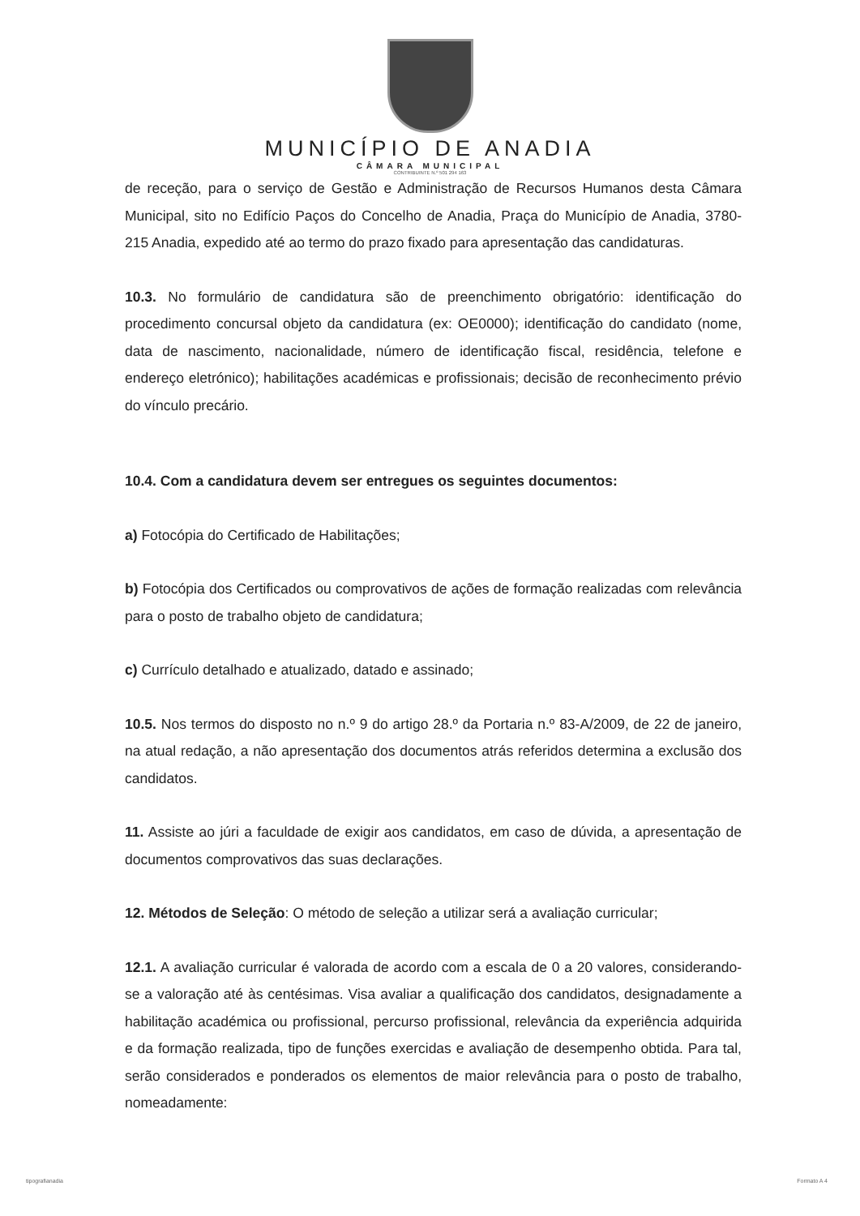MUNICÍPIO DE ANADIA
CÂMARA MUNICIPAL
CONTRIBUINTE N.º 501 294 163
de receção, para o serviço de Gestão e Administração de Recursos Humanos desta Câmara Municipal, sito no Edifício Paços do Concelho de Anadia, Praça do Município de Anadia, 3780-215 Anadia, expedido até ao termo do prazo fixado para apresentação das candidaturas.
10.3. No formulário de candidatura são de preenchimento obrigatório: identificação do procedimento concursal objeto da candidatura (ex: OE0000); identificação do candidato (nome, data de nascimento, nacionalidade, número de identificação fiscal, residência, telefone e endereço eletrónico); habilitações académicas e profissionais; decisão de reconhecimento prévio do vínculo precário.
10.4. Com a candidatura devem ser entregues os seguintes documentos:
a) Fotocópia do Certificado de Habilitações;
b) Fotocópia dos Certificados ou comprovativos de ações de formação realizadas com relevância para o posto de trabalho objeto de candidatura;
c) Currículo detalhado e atualizado, datado e assinado;
10.5. Nos termos do disposto no n.º 9 do artigo 28.º da Portaria n.º 83-A/2009, de 22 de janeiro, na atual redação, a não apresentação dos documentos atrás referidos determina a exclusão dos candidatos.
11. Assiste ao júri a faculdade de exigir aos candidatos, em caso de dúvida, a apresentação de documentos comprovativos das suas declarações.
12. Métodos de Seleção: O método de seleção a utilizar será a avaliação curricular;
12.1. A avaliação curricular é valorada de acordo com a escala de 0 a 20 valores, considerando-se a valoração até às centésimas. Visa avaliar a qualificação dos candidatos, designadamente a habilitação académica ou profissional, percurso profissional, relevância da experiência adquirida e da formação realizada, tipo de funções exercidas e avaliação de desempenho obtida. Para tal, serão considerados e ponderados os elementos de maior relevância para o posto de trabalho, nomeadamente:
tipografianadia Formato A 4